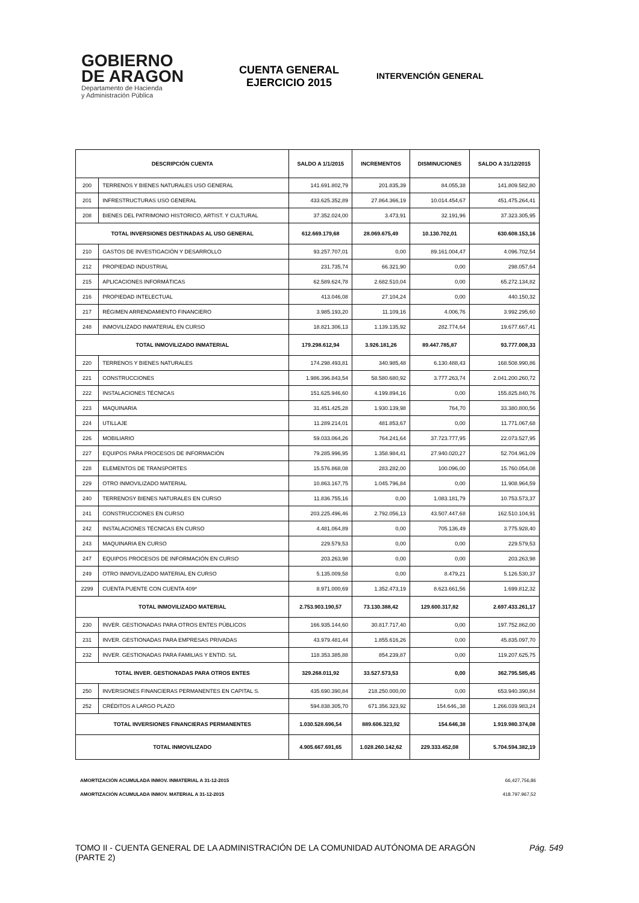GOBIERNO
DE ARAGON
Departamento de Hacienda
y Administración Pública
CUENTA GENERAL
EJERCICIO 2015
INTERVENCIÓN GENERAL
| DESCRIPCIÓN CUENTA | | SALDO A 1/1/2015 | INCREMENTOS | DISMINUCIONES | SALDO A 31/12/2015 |
| --- | --- | --- | --- | --- | --- |
| 200 | TERRENOS Y BIENES NATURALES USO GENERAL | 141.691.802,79 | 201.835,39 | 84.055,38 | 141.809.582,80 |
| 201 | INFRESTRUCTURAS USO GENERAL | 433.625.352,89 | 27.864.366,19 | 10.014.454,67 | 451.475.264,41 |
| 208 | BIENES DEL PATRIMONIO HISTORICO, ARTIST. Y CULTURAL | 37.352.024,00 | 3.473,91 | 32.191,96 | 37.323.305,95 |
| TOTAL INVERSIONES DESTINADAS AL USO GENERAL | | 612.669.179,68 | 28.069.675,49 | 10.130.702,01 | 630.608.153,16 |
| 210 | GASTOS DE INVESTIGACIÓN Y DESARROLLO | 93.257.707,01 | 0,00 | 89.161.004,47 | 4.096.702,54 |
| 212 | PROPIEDAD INDUSTRIAL | 231.735,74 | 66.321,90 | 0,00 | 298.057,64 |
| 215 | APLICACIONES INFORMÁTICAS | 62.589.624,78 | 2.682.510,04 | 0,00 | 65.272.134,82 |
| 216 | PROPIEDAD INTELECTUAL | 413.046,08 | 27.104,24 | 0,00 | 440.150,32 |
| 217 | RÉGIMEN ARRENDAMIENTO FINANCIERO | 3.985.193,20 | 11.109,16 | 4.006,76 | 3.992.295,60 |
| 248 | INMOVILIZADO INMATERIAL EN CURSO | 18.821.306,13 | 1.139.135,92 | 282.774,64 | 19.677.667,41 |
| TOTAL INMOVILIZADO INMATERIAL | | 179.298.612,94 | 3.926.181,26 | 89.447.785,87 | 93.777.008,33 |
| 220 | TERRENOS Y BIENES NATURALES | 174.298.493,81 | 340.985,48 | 6.130.488,43 | 168.508.990,86 |
| 221 | CONSTRUCCIONES | 1.986.396.843,54 | 58.580.680,92 | 3.777.263,74 | 2.041.200.260,72 |
| 222 | INSTALACIONES TÉCNICAS | 151.625.946,60 | 4.199.894,16 | 0,00 | 155.825.840,76 |
| 223 | MAQUINARIA | 31.451.425,28 | 1.930.139,98 | 764,70 | 33.380.800,56 |
| 224 | UTILLAJE | 11.289.214,01 | 481.853,67 | 0,00 | 11.771.067,68 |
| 226 | MOBILIARIO | 59.033.064,26 | 764.241,64 | 37.723.777,95 | 22.073.527,95 |
| 227 | EQUIPOS PARA PROCESOS DE INFORMACIÓN | 79.285.996,95 | 1.358.984,41 | 27.940.020,27 | 52.704.961,09 |
| 228 | ELEMENTOS DE TRANSPORTES | 15.576.868,08 | 283.282,00 | 100.096,00 | 15.760.054,08 |
| 229 | OTRO INMOVILIZADO MATERIAL | 10.863.167,75 | 1.045.796,84 | 0,00 | 11.908.964,59 |
| 240 | TERRENOSY BIENES NATURALES EN CURSO | 11.836.755,16 | 0,00 | 1.083.181,79 | 10.753.573,37 |
| 241 | CONSTRUCCIONES EN CURSO | 203.225.496,46 | 2.792.056,13 | 43.507.447,68 | 162.510.104,91 |
| 242 | INSTALACIONES TÉCNICAS EN CURSO | 4.481.064,89 | 0,00 | 705.136,49 | 3.775.928,40 |
| 243 | MAQUINARIA EN CURSO | 229.579,53 | 0,00 | 0,00 | 229.579,53 |
| 247 | EQUIPOS PROCESOS DE INFORMACIÓN EN CURSO | 203.263,98 | 0,00 | 0,00 | 203.263,98 |
| 249 | OTRO INMOVILIZADO MATERIAL EN CURSO | 5.135.009,58 | 0,00 | 8.479,21 | 5.126.530,37 |
| 2299 | CUENTA PUENTE CON CUENTA 409* | 8.971.000,69 | 1.352.473,19 | 8.623.661,56 | 1.699.812,32 |
| TOTAL INMOVILIZADO MATERIAL | | 2.753.903.190,57 | 73.130.388,42 | 129.600.317,82 | 2.697.433.261,17 |
| 230 | INVER. GESTIONADAS PARA OTROS ENTES PÚBLICOS | 166.935.144,60 | 30.817.717,40 | 0,00 | 197.752.862,00 |
| 231 | INVER. GESTIONADAS PARA EMPRESAS PRIVADAS | 43.979.481,44 | 1.855.616,26 | 0,00 | 45.835.097,70 |
| 232 | INVER. GESTIONADAS PARA FAMILIAS Y ENTID. S/L | 118.353.385,88 | 854.239,87 | 0,00 | 119.207.625,75 |
| TOTAL INVER. GESTIONADAS PARA OTROS ENTES | | 329.268.011,92 | 33.527.573,53 | 0,00 | 362.795.585,45 |
| 250 | INVERSIONES FINANCIERAS PERMANENTES EN CAPITAL S. | 435.690.390,84 | 218.250.000,00 | 0,00 | 653.940.390,84 |
| 252 | CRÉDITOS A LARGO PLAZO | 594.838.305,70 | 671.356.323,92 | 154.646,,38 | 1.266.039.983,24 |
| TOTAL INVERSIONES FINANCIERAS PERMANENTES | | 1.030.528.696,54 | 889.606.323,92 | 154.646,38 | 1.919.980.374,08 |
| TOTAL INMOVILIZADO | | 4.905.667.691,65 | 1.028.260.142,62 | 229.333.452,08 | 5.704.594.382,19 |
AMORTIZACIÓN ACUMULADA INMOV. INMATERIAL A 31-12-2015 66,427,756,86
AMORTIZACIÓN ACUMULADA INMOV. MATERIAL A 31-12-2015 418.797.967,52
TOMO II - CUENTA GENERAL DE LA ADMINISTRACIÓN DE LA COMUNIDAD AUTÓNOMA DE ARAGÓN
(PARTE 2) Pág. 549